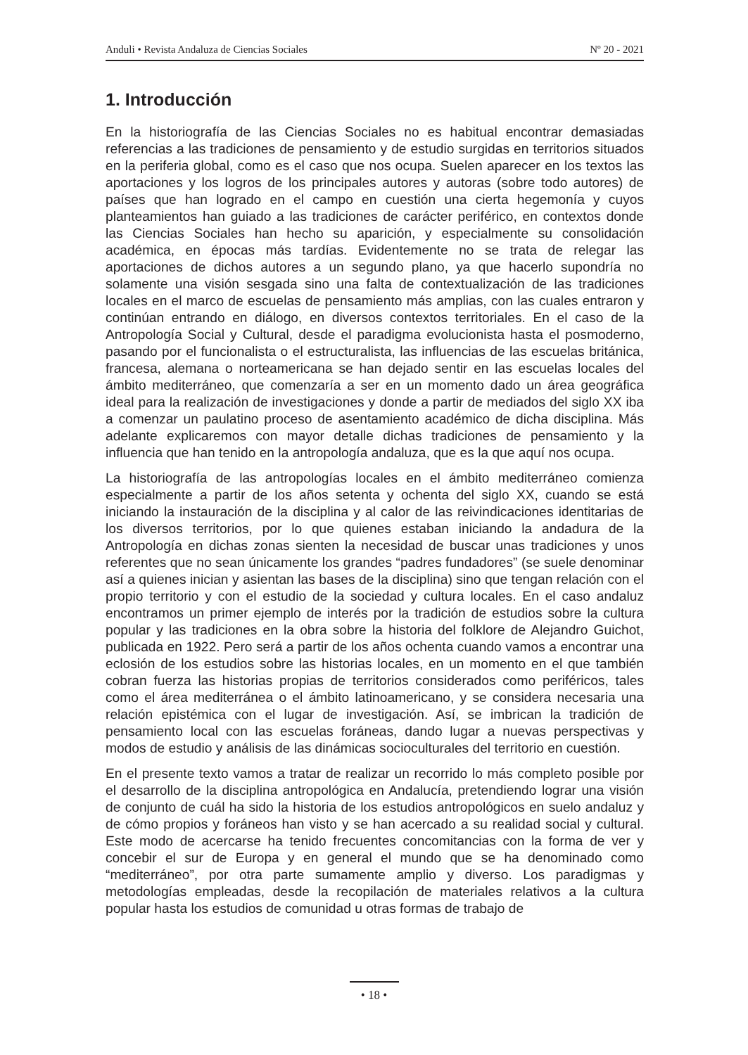Anduli • Revista Andaluza de Ciencias Sociales Nº 20 - 2021
1. Introducción
En la historiografía de las Ciencias Sociales no es habitual encontrar demasiadas referencias a las tradiciones de pensamiento y de estudio surgidas en territorios situados en la periferia global, como es el caso que nos ocupa. Suelen aparecer en los textos las aportaciones y los logros de los principales autores y autoras (sobre todo autores) de países que han logrado en el campo en cuestión una cierta hegemonía y cuyos planteamientos han guiado a las tradiciones de carácter periférico, en contextos donde las Ciencias Sociales han hecho su aparición, y especialmente su consolidación académica, en épocas más tardías. Evidentemente no se trata de relegar las aportaciones de dichos autores a un segundo plano, ya que hacerlo supondría no solamente una visión sesgada sino una falta de contextualización de las tradiciones locales en el marco de escuelas de pensamiento más amplias, con las cuales entraron y continúan entrando en diálogo, en diversos contextos territoriales. En el caso de la Antropología Social y Cultural, desde el paradigma evolucionista hasta el posmoderno, pasando por el funcionalista o el estructuralista, las influencias de las escuelas británica, francesa, alemana o norteamericana se han dejado sentir en las escuelas locales del ámbito mediterráneo, que comenzaría a ser en un momento dado un área geográfica ideal para la realización de investigaciones y donde a partir de mediados del siglo XX iba a comenzar un paulatino proceso de asentamiento académico de dicha disciplina. Más adelante explicaremos con mayor detalle dichas tradiciones de pensamiento y la influencia que han tenido en la antropología andaluza, que es la que aquí nos ocupa.
La historiografía de las antropologías locales en el ámbito mediterráneo comienza especialmente a partir de los años setenta y ochenta del siglo XX, cuando se está iniciando la instauración de la disciplina y al calor de las reivindicaciones identitarias de los diversos territorios, por lo que quienes estaban iniciando la andadura de la Antropología en dichas zonas sienten la necesidad de buscar unas tradiciones y unos referentes que no sean únicamente los grandes “padres fundadores” (se suele denominar así a quienes inician y asientan las bases de la disciplina) sino que tengan relación con el propio territorio y con el estudio de la sociedad y cultura locales. En el caso andaluz encontramos un primer ejemplo de interés por la tradición de estudios sobre la cultura popular y las tradiciones en la obra sobre la historia del folklore de Alejandro Guichot, publicada en 1922. Pero será a partir de los años ochenta cuando vamos a encontrar una eclosión de los estudios sobre las historias locales, en un momento en el que también cobran fuerza las historias propias de territorios considerados como periféricos, tales como el área mediterránea o el ámbito latinoamericano, y se considera necesaria una relación epistémica con el lugar de investigación. Así, se imbrican la tradición de pensamiento local con las escuelas foráneas, dando lugar a nuevas perspectivas y modos de estudio y análisis de las dinámicas socioculturales del territorio en cuestión.
En el presente texto vamos a tratar de realizar un recorrido lo más completo posible por el desarrollo de la disciplina antropológica en Andalucía, pretendiendo lograr una visión de conjunto de cuál ha sido la historia de los estudios antropológicos en suelo andaluz y de cómo propios y foráneos han visto y se han acercado a su realidad social y cultural. Este modo de acercarse ha tenido frecuentes concomitancias con la forma de ver y concebir el sur de Europa y en general el mundo que se ha denominado como “mediterráneo”, por otra parte sumamente amplio y diverso. Los paradigmas y metodologías empleadas, desde la recopilación de materiales relativos a la cultura popular hasta los estudios de comunidad u otras formas de trabajo de
• 18 •